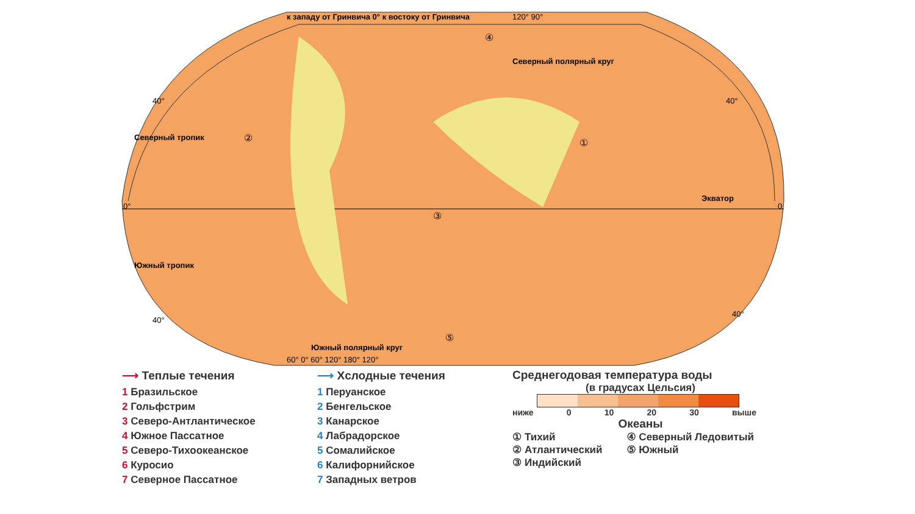к западу от Гринвича 0° к востоку от Гринвича
120° 90°
④
Северный полярный круг
40°
40°
Северный тропик
②
①
Экватор
0°
0
③
Южный тропик
40°
40°
Южный полярный круг
⑤
60° 0° 60° 120° 180° 120°
⟶ Теплые течения
1 Бразильское
2 Гольфстрим
3 Северо-Антлантическое
4 Южное Пассатное
5 Северо-Тихоокеанское
6 Куросио
7 Северное Пассатное
⟶ Хслодные течения
1 Перуанское
2 Бенгельское
3 Канарское
4 Лабрадорское
5 Сомалийское
6 Калифорнийское
7 Западных ветров
Среднегодовая температура воды
(в градусах Цельсия)
ниже 0 10 20 30 выше
Океаны
① Тихий
② Атлантический
③ Индийский
④ Северный Ледовитый
⑤ Южный